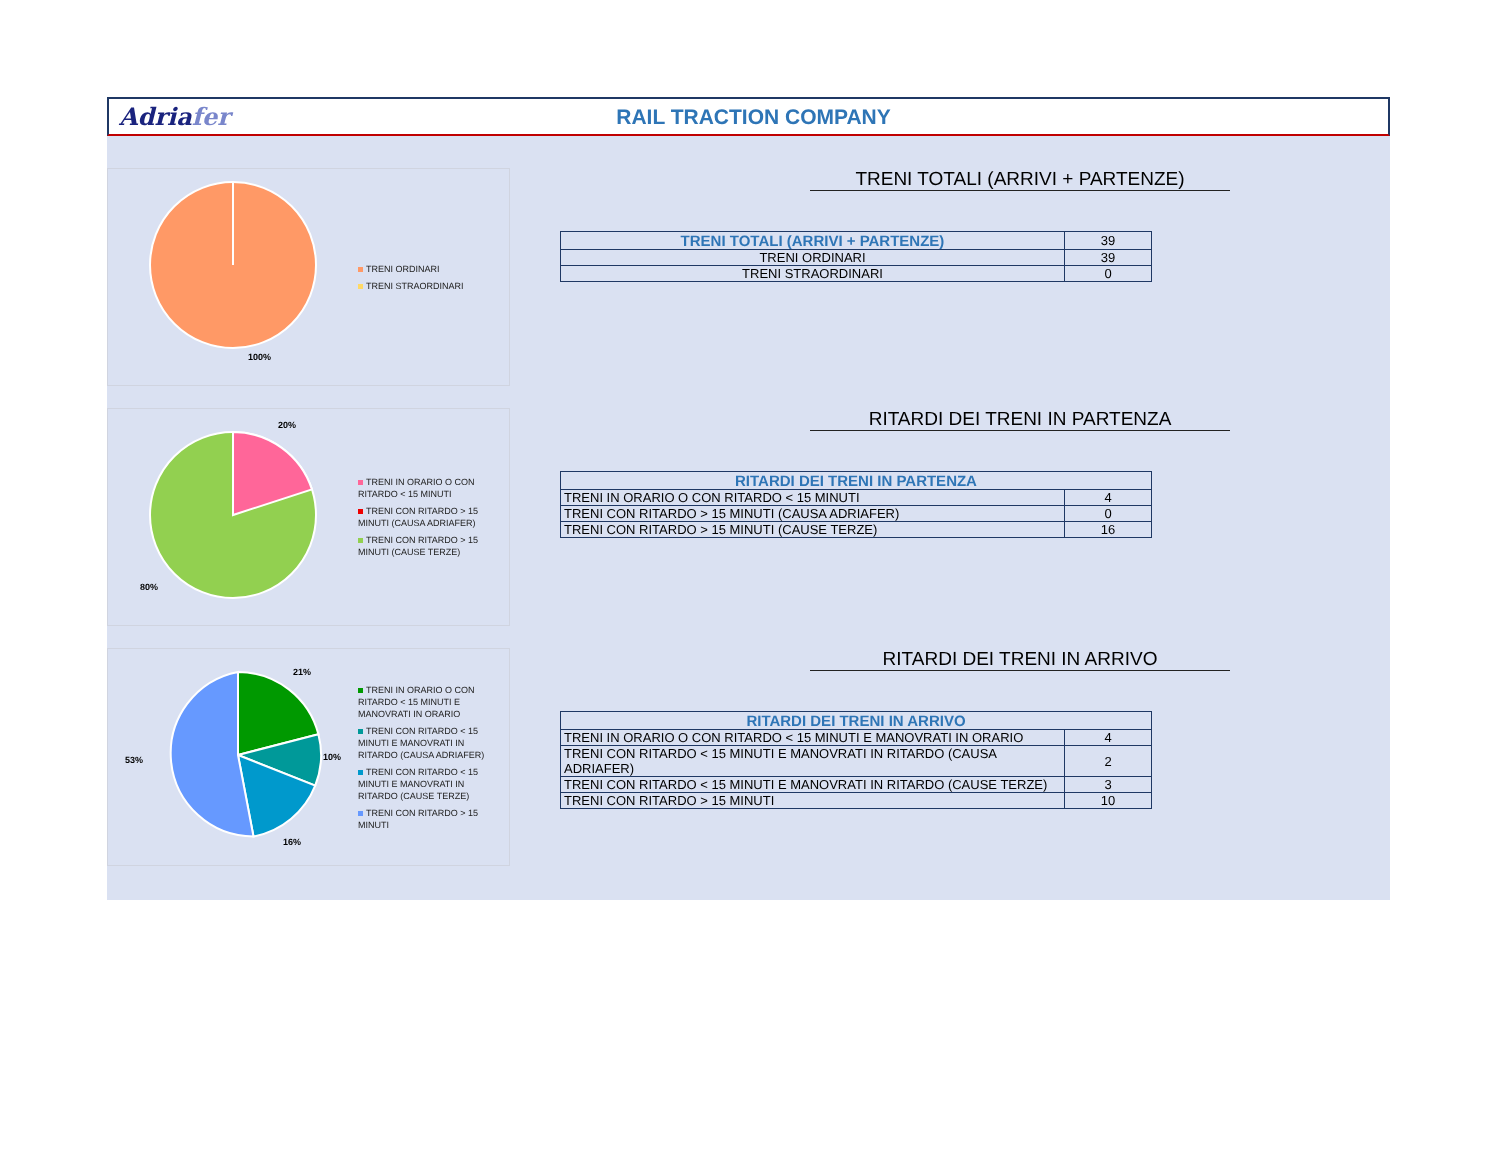Adriafer RAIL TRACTION COMPANY
100%
TRENI ORDINARI
TRENI STRAORDINARI
TRENI TOTALI (ARRIVI + PARTENZE)
| TRENI TOTALI (ARRIVI + PARTENZE) | 39 |
| TRENI ORDINARI | 39 |
| TRENI STRAORDINARI | 0 |
20%
80%
TRENI IN ORARIO O CON
RITARDO < 15 MINUTI
TRENI CON RITARDO > 15
MINUTI (CAUSA ADRIAFER)
TRENI CON RITARDO > 15
MINUTI (CAUSE TERZE)
RITARDI DEI TRENI IN PARTENZA
| RITARDI DEI TRENI IN PARTENZA | |
| --- | --- |
| TRENI IN ORARIO O CON RITARDO < 15 MINUTI | 4 |
| TRENI CON RITARDO > 15 MINUTI (CAUSA ADRIAFER) | 0 |
| TRENI CON RITARDO > 15 MINUTI (CAUSE TERZE) | 16 |
21%
10%
16%
53%
TRENI IN ORARIO O CON
RITARDO < 15 MINUTI E
MANOVRATI IN ORARIO
TRENI CON RITARDO < 15
MINUTI E MANOVRATI IN
RITARDO (CAUSA ADRIAFER)
TRENI CON RITARDO < 15
MINUTI E MANOVRATI IN
RITARDO (CAUSE TERZE)
TRENI CON RITARDO > 15
MINUTI
RITARDI DEI TRENI IN ARRIVO
| RITARDI DEI TRENI IN ARRIVO | |
| --- | --- |
| TRENI IN ORARIO O CON RITARDO < 15 MINUTI E MANOVRATI IN ORARIO | 4 |
| TRENI CON RITARDO < 15 MINUTI E MANOVRATI IN RITARDO (CAUSA ADRIAFER) | 2 |
| TRENI CON RITARDO < 15 MINUTI E MANOVRATI IN RITARDO (CAUSE TERZE) | 3 |
| TRENI CON RITARDO > 15 MINUTI | 10 |